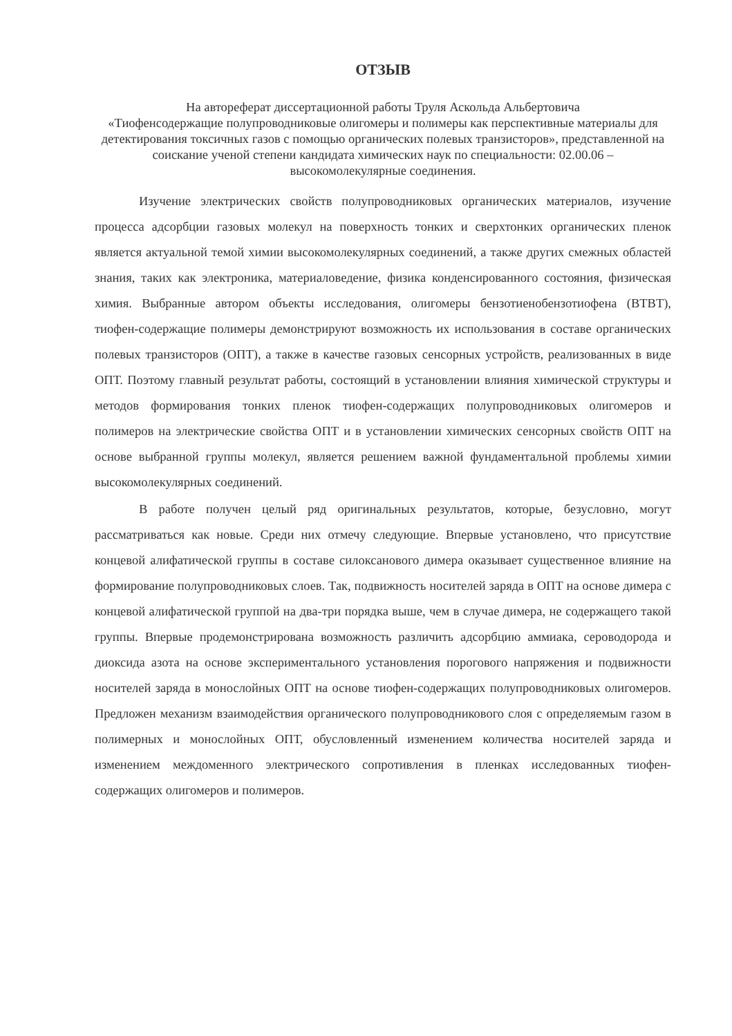ОТЗЫВ
На автореферат диссертационной работы Труля Аскольда Альбертовича
«Тиофенсодержащие полупроводниковые олигомеры и полимеры как перспективные материалы для детектирования токсичных газов с помощью органических полевых транзисторов», представленной на соискание ученой степени кандидата химических наук по специальности: 02.00.06 – высокомолекулярные соединения.
Изучение электрических свойств полупроводниковых органических материалов, изучение процесса адсорбции газовых молекул на поверхность тонких и сверхтонких органических пленок является актуальной темой химии высокомолекулярных соединений, а также других смежных областей знания, таких как электроника, материаловедение, физика конденсированного состояния, физическая химия. Выбранные автором объекты исследования, олигомеры бензотиенобензотиофена (BTBT), тиофен-содержащие полимеры демонстрируют возможность их использования в составе органических полевых транзисторов (ОПТ), а также в качестве газовых сенсорных устройств, реализованных в виде ОПТ. Поэтому главный результат работы, состоящий в установлении влияния химической структуры и методов формирования тонких пленок тиофен-содержащих полупроводниковых олигомеров и полимеров на электрические свойства ОПТ и в установлении химических сенсорных свойств ОПТ на основе выбранной группы молекул, является решением важной фундаментальной проблемы химии высокомолекулярных соединений.
В работе получен целый ряд оригинальных результатов, которые, безусловно, могут рассматриваться как новые. Среди них отмечу следующие. Впервые установлено, что присутствие концевой алифатической группы в составе силоксанового димера оказывает существенное влияние на формирование полупроводниковых слоев. Так, подвижность носителей заряда в ОПТ на основе димера с концевой алифатической группой на два-три порядка выше, чем в случае димера, не содержащего такой группы. Впервые продемонстрирована возможность различить адсорбцию аммиака, сероводорода и диоксида азота на основе экспериментального установления порогового напряжения и подвижности носителей заряда в монослойных ОПТ на основе тиофен-содержащих полупроводниковых олигомеров. Предложен механизм взаимодействия органического полупроводникового слоя с определяемым газом в полимерных и монослойных ОПТ, обусловленный изменением количества носителей заряда и изменением междоменного электрического сопротивления в пленках исследованных тиофен-содержащих олигомеров и полимеров.